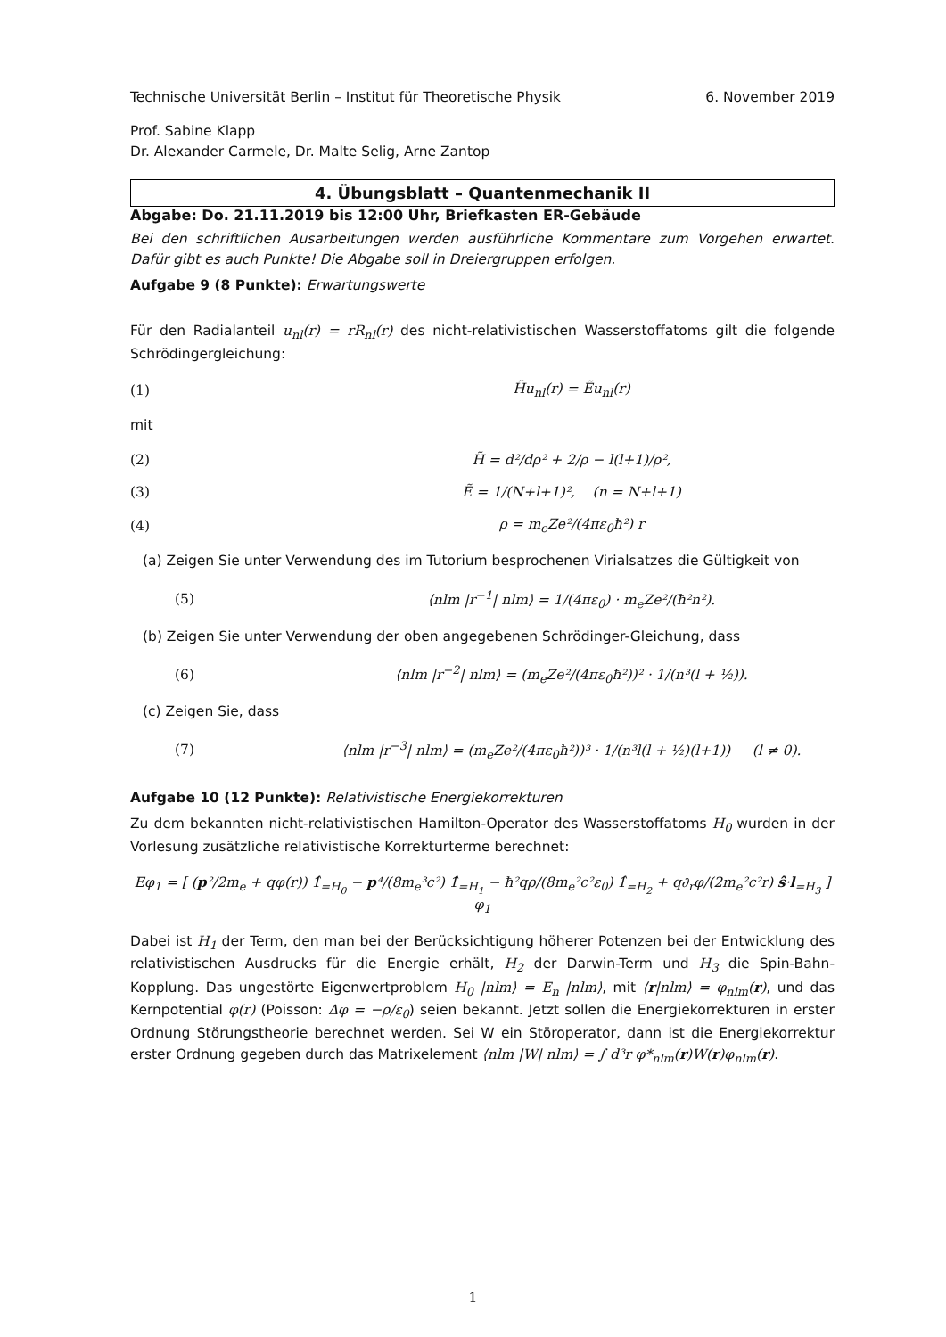Technische Universität Berlin – Institut für Theoretische Physik 6. November 2019
Prof. Sabine Klapp
Dr. Alexander Carmele, Dr. Malte Selig, Arne Zantop
4. Übungsblatt – Quantenmechanik II
Abgabe: Do. 21.11.2019 bis 12:00 Uhr, Briefkasten ER-Gebäude
Bei den schriftlichen Ausarbeitungen werden ausführliche Kommentare zum Vorgehen erwartet. Dafür gibt es auch Punkte! Die Abgabe soll in Dreiergruppen erfolgen.
Aufgabe 9 (8 Punkte): Erwartungswerte
Für den Radialanteil u<sub>nl</sub>(r) = rR<sub>nl</sub>(r) des nicht-relativistischen Wasserstoffatoms gilt die folgende Schrödingergleichung:
(1) H̃u<sub>nl</sub>(r) = Ẽu<sub>nl</sub>(r)
mit
(2) H̃ = d²/dρ² + 2/ρ − l(l+1)/ρ²,
(3) Ẽ = 1/(N+l+1)², (n = N+l+1)
(4) ρ = m<sub>e</sub>Ze²/(4πε<sub>0</sub>ħ²) r
(a) Zeigen Sie unter Verwendung des im Tutorium besprochenen Virialsatzes die Gültigkeit von
(5) ⟨nlm |r<sup>−1</sup>| nlm⟩ = 1/(4πε<sub>0</sub>) · m<sub>e</sub>Ze²/(ħ²n²).
(b) Zeigen Sie unter Verwendung der oben angegebenen Schrödinger-Gleichung, dass
(6) ⟨nlm |r<sup>−2</sup>| nlm⟩ = (m<sub>e</sub>Ze²/(4πε<sub>0</sub>ħ²))² · 1/(n³(l + ½)).
(c) Zeigen Sie, dass
(7) ⟨nlm |r<sup>−3</sup>| nlm⟩ = (m<sub>e</sub>Ze²/(4πε<sub>0</sub>ħ²))³ · 1/(n³l(l + ½)(l+1)) (l ≠ 0).
Aufgabe 10 (12 Punkte): Relativistische Energiekorrekturen
Zu dem bekannten nicht-relativistischen Hamilton-Operator des Wasserstoffatoms H<sub>0</sub> wurden in der Vorlesung zusätzliche relativistische Korrekturterme berechnet:
Eφ<sub>1</sub> = [ (p²/2m<sub>e</sub> + qφ(r)) 1̂<sub>=H<sub>0</sub></sub> − p⁴/(8m<sub>e</sub>³c²) 1̂<sub>=H<sub>1</sub></sub> − ħ²qρ/(8m<sub>e</sub>²c²ε<sub>0</sub>) 1̂<sub>=H<sub>2</sub></sub> + q∂<sub>r</sub>φ/(2m<sub>e</sub>²c²r) ŝ·l<sub>=H<sub>3</sub></sub> ] φ<sub>1</sub>
Dabei ist H<sub>1</sub> der Term, den man bei der Berücksichtigung höherer Potenzen bei der Entwicklung des relativistischen Ausdrucks für die Energie erhält, H<sub>2</sub> der Darwin-Term und H<sub>3</sub> die Spin-Bahn-Kopplung. Das ungestörte Eigenwertproblem H<sub>0</sub> |nlm⟩ = E<sub>n</sub> |nlm⟩, mit ⟨r|nlm⟩ = φ<sub>nlm</sub>(r), und das Kernpotential φ(r) (Poisson: Δφ = −ρ/ε<sub>0</sub>) seien bekannt. Jetzt sollen die Energiekorrekturen in erster Ordnung Störungstheorie berechnet werden. Sei W ein Störoperator, dann ist die Energiekorrektur erster Ordnung gegeben durch das Matrixelement ⟨nlm |W| nlm⟩ = ∫ d³r φ*<sub>nlm</sub>(r)W(r)φ<sub>nlm</sub>(r).
1